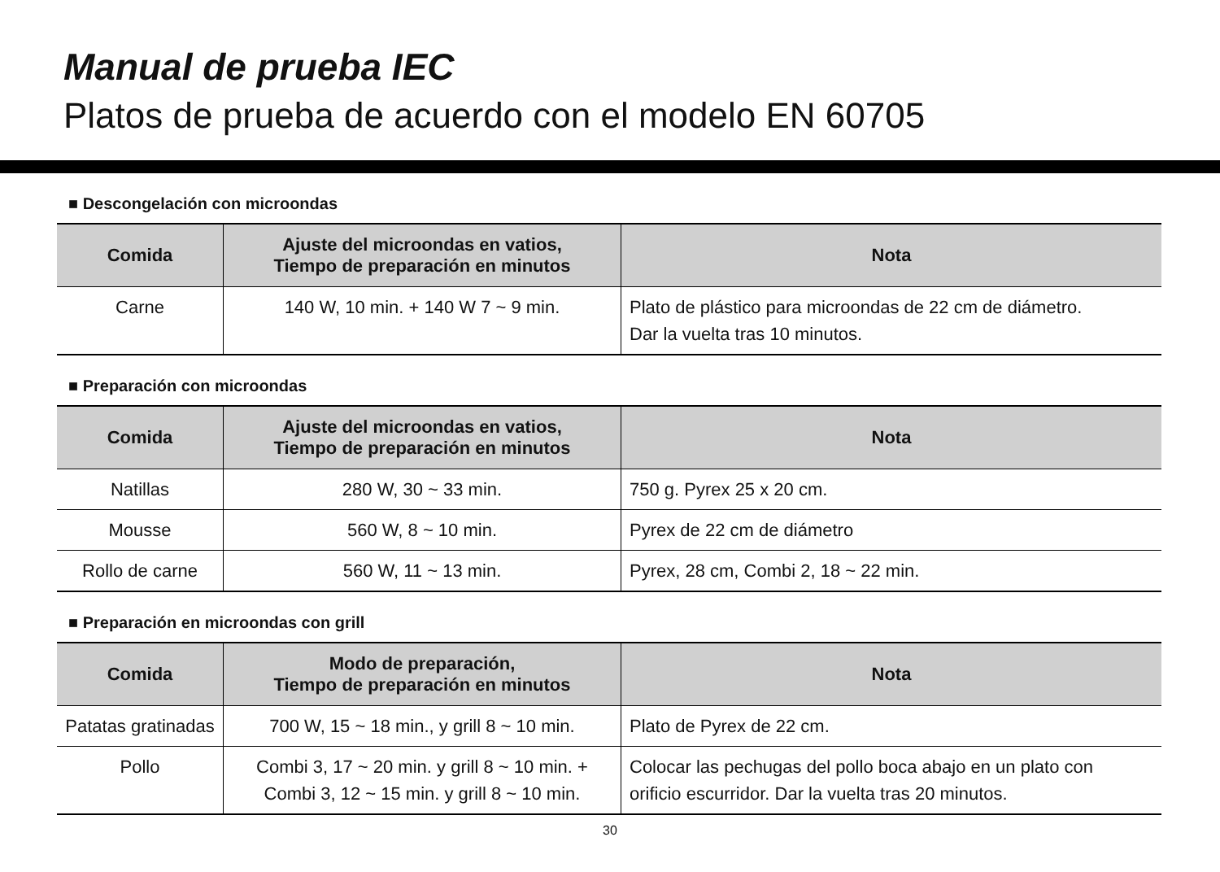Manual de prueba IEC
Platos de prueba de acuerdo con el modelo EN 60705
■ Descongelación con microondas
| Comida | Ajuste del microondas en vatios, Tiempo de preparación en minutos | Nota |
| --- | --- | --- |
| Carne | 140 W, 10 min. + 140 W 7 ~ 9 min. | Plato de plástico para microondas de 22 cm de diámetro. Dar la vuelta tras 10 minutos. |
■ Preparación con microondas
| Comida | Ajuste del microondas en vatios, Tiempo de preparación en minutos | Nota |
| --- | --- | --- |
| Natillas | 280 W, 30 ~ 33 min. | 750 g. Pyrex 25 x 20 cm. |
| Mousse | 560 W, 8 ~ 10 min. | Pyrex de 22 cm de diámetro |
| Rollo de carne | 560 W, 11 ~ 13 min. | Pyrex, 28 cm, Combi 2, 18 ~ 22 min. |
■ Preparación en microondas con grill
| Comida | Modo de preparación, Tiempo de preparación en minutos | Nota |
| --- | --- | --- |
| Patatas gratinadas | 700 W, 15 ~ 18 min., y grill 8 ~ 10 min. | Plato de Pyrex de 22 cm. |
| Pollo | Combi 3, 17 ~ 20 min. y grill 8 ~ 10 min. + Combi 3, 12 ~ 15 min. y grill 8 ~ 10 min. | Colocar las pechugas del pollo boca abajo en un plato con orificio escurridor. Dar la vuelta tras 20 minutos. |
30